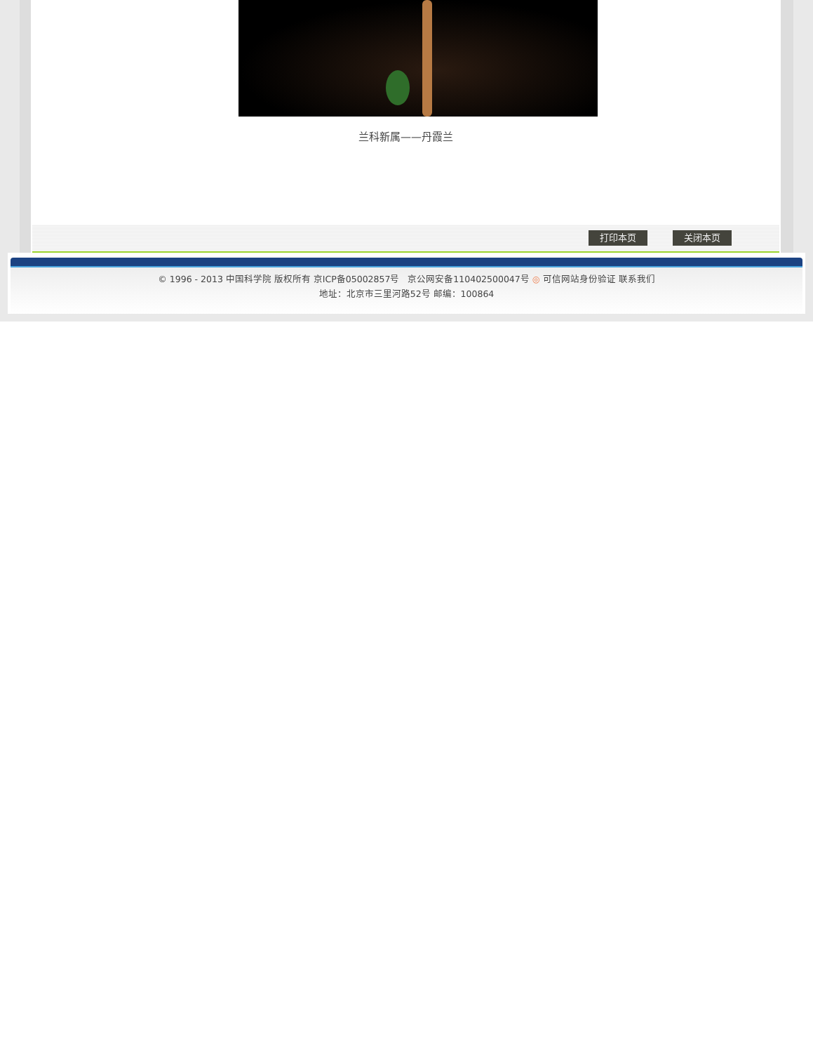兰科新属——丹霞兰
打印本页 关闭本页
© 1996 - 2013 中国科学院 版权所有 京ICP备05002857号 京公网安备110402500047号 ◎ 可信网站身份验证 联系我们
地址：北京市三里河路52号 邮编：100864